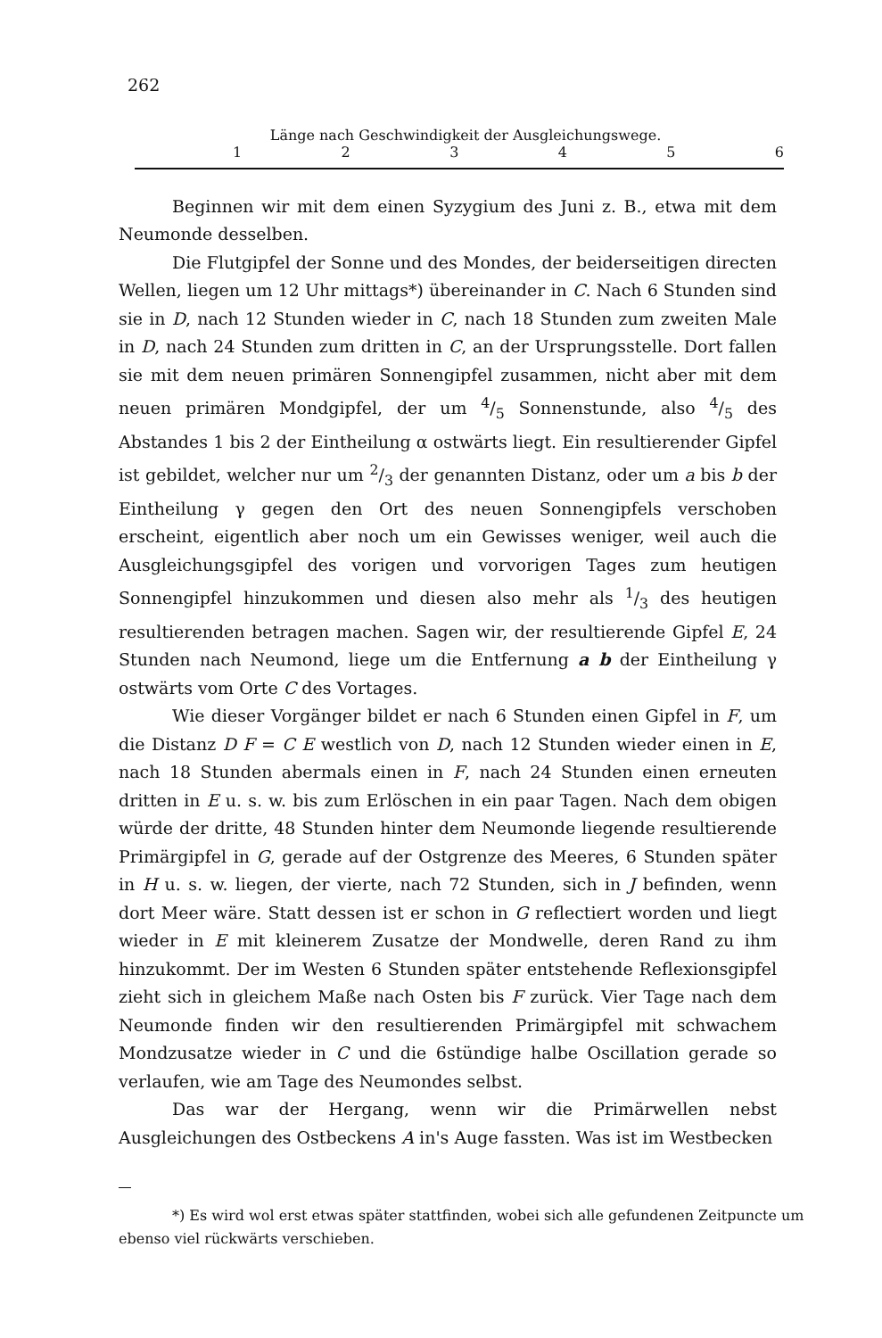262
Länge nach Geschwindigkeit der Ausgleichungswege.
1 2 3 4 5 6
Beginnen wir mit dem einen Syzygium des Juni z. B., etwa mit dem Neumonde desselben.
Die Flutgipfel der Sonne und des Mondes, der beiderseitigen directen Wellen, liegen um 12 Uhr mittags*) übereinander in C. Nach 6 Stunden sind sie in D, nach 12 Stunden wieder in C, nach 18 Stunden zum zweiten Male in D, nach 24 Stunden zum dritten in C, an der Ursprungsstelle. Dort fallen sie mit dem neuen primären Sonnengipfel zusammen, nicht aber mit dem neuen primären Mondgipfel, der um 4/5 Sonnenstunde, also 4/5 des Abstandes 1 bis 2 der Eintheilung α ostwärts liegt. Ein resultierender Gipfel ist gebildet, welcher nur um 2/3 der genannten Distanz, oder um a bis b der Eintheilung γ gegen den Ort des neuen Sonnengipfels verschoben erscheint, eigentlich aber noch um ein Gewisses weniger, weil auch die Ausgleichungsgipfel des vorigen und vorvorigen Tages zum heutigen Sonnengipfel hinzukommen und diesen also mehr als 1/3 des heutigen resultierenden betragen machen. Sagen wir, der resultierende Gipfel E, 24 Stunden nach Neumond, liege um die Entfernung a b der Eintheilung γ ostwärts vom Orte C des Vortages.
Wie dieser Vorgänger bildet er nach 6 Stunden einen Gipfel in F, um die Distanz D F = C E westlich von D, nach 12 Stunden wieder einen in E, nach 18 Stunden abermals einen in F, nach 24 Stunden einen erneuten dritten in E u. s. w. bis zum Erlöschen in ein paar Tagen. Nach dem obigen würde der dritte, 48 Stunden hinter dem Neumonde liegende resultierende Primärgipfel in G, gerade auf der Ostgrenze des Meeres, 6 Stunden später in H u. s. w. liegen, der vierte, nach 72 Stunden, sich in J befinden, wenn dort Meer wäre. Statt dessen ist er schon in G reflectiert worden und liegt wieder in E mit kleinerem Zusatze der Mondwelle, deren Rand zu ihm hinzukommt. Der im Westen 6 Stunden später entstehende Reflexionsgipfel zieht sich in gleichem Maße nach Osten bis F zurück. Vier Tage nach dem Neumonde finden wir den resultierenden Primärgipfel mit schwachem Mondzusatze wieder in C und die 6stündige halbe Oscillation gerade so verlaufen, wie am Tage des Neumondes selbst.
Das war der Hergang, wenn wir die Primärwellen nebst Ausgleichungen des Ostbeckens A in's Auge fassten. Was ist im Westbecken
*) Es wird wol erst etwas später stattfinden, wobei sich alle gefundenen Zeitpuncte um ebenso viel rückwärts verschieben.